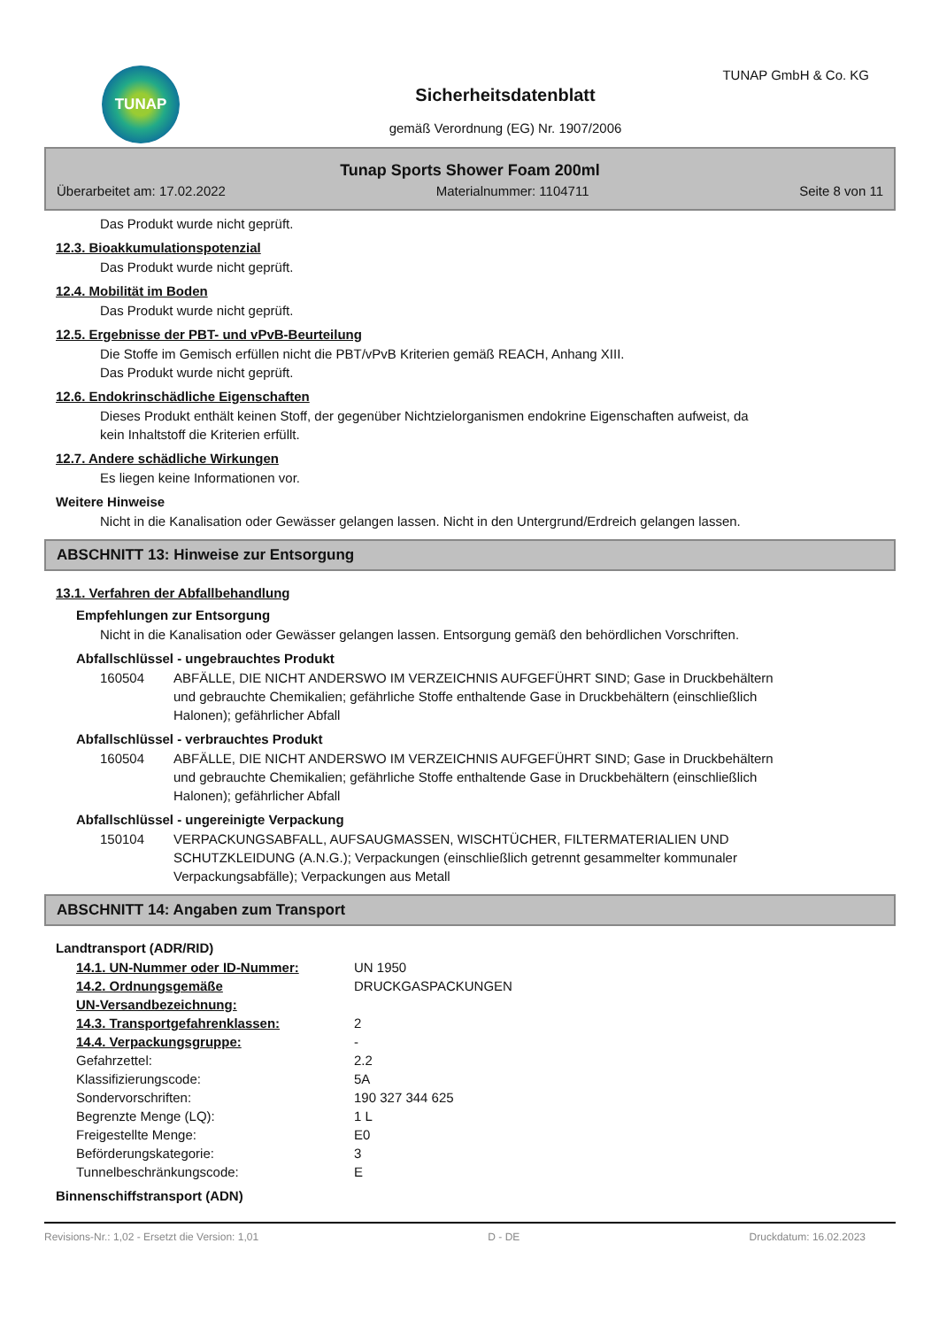TUNAP TUNAP GmbH & Co. KG
Sicherheitsdatenblatt
gemäß Verordnung (EG) Nr. 1907/2006
Tunap Sports Shower Foam 200ml
Überarbeitet am: 17.02.2022 Materialnummer: 1104711 Seite 8 von 11
Das Produkt wurde nicht geprüft.
12.3. Bioakkumulationspotenzial
Das Produkt wurde nicht geprüft.
12.4. Mobilität im Boden
Das Produkt wurde nicht geprüft.
12.5. Ergebnisse der PBT- und vPvB-Beurteilung
Die Stoffe im Gemisch erfüllen nicht die PBT/vPvB Kriterien gemäß REACH, Anhang XIII.
Das Produkt wurde nicht geprüft.
12.6. Endokrinschädliche Eigenschaften
Dieses Produkt enthält keinen Stoff, der gegenüber Nichtzielorganismen endokrine Eigenschaften aufweist, da
kein Inhaltstoff die Kriterien erfüllt.
12.7. Andere schädliche Wirkungen
Es liegen keine Informationen vor.
Weitere Hinweise
Nicht in die Kanalisation oder Gewässer gelangen lassen. Nicht in den Untergrund/Erdreich gelangen lassen.
ABSCHNITT 13: Hinweise zur Entsorgung
13.1. Verfahren der Abfallbehandlung
Empfehlungen zur Entsorgung
Nicht in die Kanalisation oder Gewässer gelangen lassen. Entsorgung gemäß den behördlichen Vorschriften.
Abfallschlüssel - ungebrauchtes Produkt
| 160504 | ABFÄLLE, DIE NICHT ANDERSWO IM VERZEICHNIS AUFGEFÜHRT SIND; Gase in Druckbehältern und gebrauchte Chemikalien; gefährliche Stoffe enthaltende Gase in Druckbehältern (einschließlich Halonen); gefährlicher Abfall |
Abfallschlüssel - verbrauchtes Produkt
| 160504 | ABFÄLLE, DIE NICHT ANDERSWO IM VERZEICHNIS AUFGEFÜHRT SIND; Gase in Druckbehältern und gebrauchte Chemikalien; gefährliche Stoffe enthaltende Gase in Druckbehältern (einschließlich Halonen); gefährlicher Abfall |
Abfallschlüssel - ungereinigte Verpackung
| 150104 | VERPACKUNGSABFALL, AUFSAUGMASSEN, WISCHTÜCHER, FILTERMATERIALIEN UND SCHUTZKLEIDUNG (A.N.G.); Verpackungen (einschließlich getrennt gesammelter kommunaler Verpackungsabfälle); Verpackungen aus Metall |
ABSCHNITT 14: Angaben zum Transport
Landtransport (ADR/RID)
| 14.1. UN-Nummer oder ID-Nummer: | UN 1950 |
| 14.2. Ordnungsgemäße UN-Versandbezeichnung: | DRUCKGASPACKUNGEN |
| 14.3. Transportgefahrenklassen: | 2 |
| 14.4. Verpackungsgruppe: | - |
| Gefahrzettel: | 2.2 |
| Klassifizierungscode: | 5A |
| Sondervorschriften: | 190 327 344 625 |
| Begrenzte Menge (LQ): | 1 L |
| Freigestellte Menge: | E0 |
| Beförderungskategorie: | 3 |
| Tunnelbeschränkungscode: | E |
Binnenschiffstransport (ADN)
Revisions-Nr.: 1,02 - Ersetzt die Version: 1,01 D - DE Druckdatum: 16.02.2023